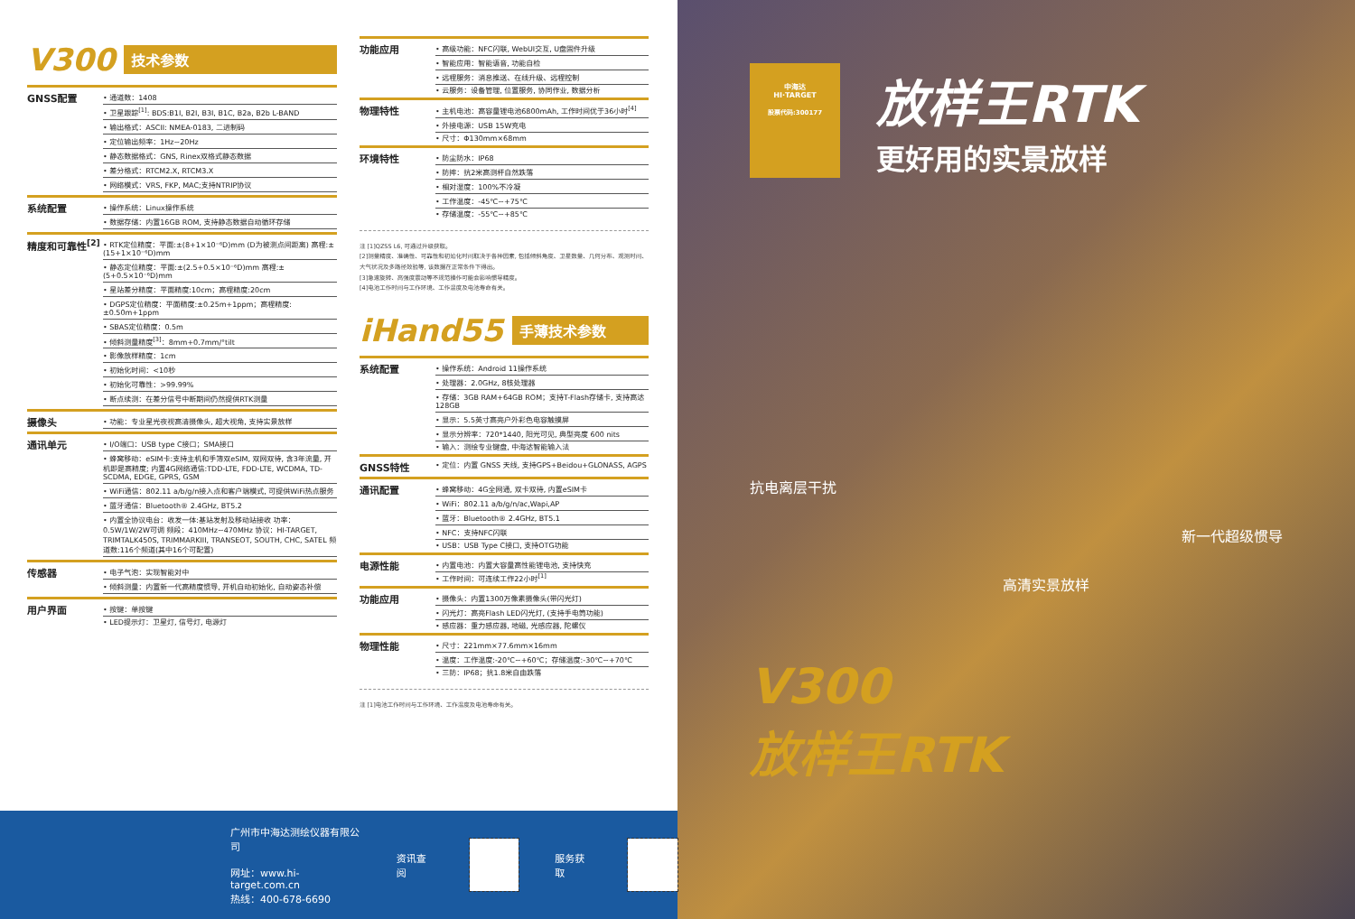V300 技术参数
| GNSS配置 | • 通道数：1408 • 卫星跟踪<sup>[1]</sup>: BDS:B1I, B2I, B3I, B1C, B2a, B2b L-BAND • 输出格式：ASCII: NMEA-0183, 二进制码 • 定位输出频率：1Hz~20Hz • 静态数据格式：GNS, Rinex双格式静态数据 • 差分格式：RTCM2.X, RTCM3.X • 网络模式：VRS, FKP, MAC;支持NTRIP协议 |
| 系统配置 | • 操作系统：Linux操作系统 • 数据存储：内置16GB ROM, 支持静态数据自动循环存储 |
| 精度和可靠性<sup>[2]</sup> | • RTK定位精度：平面:±(8+1×10⁻⁶D)mm (D为被测点间距离) 高程:±(15+1×10⁻⁶D)mm • 静态定位精度：平面:±(2.5+0.5×10⁻⁶D)mm 高程:±(5+0.5×10⁻⁶D)mm • 星站差分精度：平面精度:10cm；高程精度:20cm • DGPS定位精度：平面精度:±0.25m+1ppm；高程精度:±0.50m+1ppm • SBAS定位精度：0.5m • 倾斜测量精度<sup>[3]</sup>：8mm+0.7mm/°tilt • 影像放样精度：1cm • 初始化时间：<10秒 • 初始化可靠性：>99.99% • 断点续测：在差分信号中断期间仍然提供RTK测量 |
| 摄像头 | • 功能：专业星光夜视高清摄像头, 超大视角, 支持实景放样 |
| 通讯单元 | • I/O端口：USB type C接口；SMA接口 • 蜂窝移动：eSIM卡:支持主机和手簿双eSIM, 双网双待, 含3年流量, 开机即是高精度; 内置4G网络通信:TDD-LTE, FDD-LTE, WCDMA, TD-SCDMA, EDGE, GPRS, GSM • WiFi通信：802.11 a/b/g/n接入点和客户端模式, 可提供WiFi热点服务 • 蓝牙通信：Bluetooth® 2.4GHz, BT5.2 • 内置全协议电台：收发一体:基站发射及移动站接收 功率：0.5W/1W/2W可调 频段：410MHz~470MHz 协议：HI-TARGET, TRIMTALK450S, TRIMMARKIII, TRANSEOT, SOUTH, CHC, SATEL 频道数:116个频道(其中16个可配置) |
| 传感器 | • 电子气泡：实现智能对中 • 倾斜测量：内置新一代高精度惯导, 开机自动初始化, 自动姿态补偿 |
| 用户界面 | • 按键：单按键 • LED提示灯：卫星灯, 信号灯, 电源灯 |
| 功能应用 | • 高级功能：NFC闪联, WebUI交互, U盘固件升级 • 智能应用：智能语音, 功能自检 • 远程服务：消息推送、在线升级、远程控制 • 云服务：设备管理, 位置服务, 协同作业, 数据分析 |
| 物理特性 | • 主机电池：高容量锂电池6800mAh, 工作时间优于36小时<sup>[4]</sup> • 外接电源：USB 15W充电 • 尺寸：Φ130mm×68mm |
| 环境特性 | • 防尘防水：IP68 • 防摔：抗2米高测杆自然跌落 • 相对湿度：100%不冷凝 • 工作温度：-45℃~+75℃ • 存储温度：-55℃~+85℃ |
注 [1]QZSS L6, 可通过升级获取。
[2]测量精度、准确性、可靠性和初始化时间取决于各种因素, 包括倾斜角度、卫星数量、几何分布、观测时间、大气状况及多路径效验等, 该数据在正常条件下得出。
[3]急速旋转、高强度震动等不规范操作可能会影响惯导精度。
[4]电池工作时间与工作环境、工作温度及电池寿命有关。
iHand55 手薄技术参数
| 系统配置 | • 操作系统：Android 11操作系统 • 处理器：2.0GHz, 8核处理器 • 存储：3GB RAM+64GB ROM；支持T-Flash存储卡, 支持高达128GB • 显示：5.5英寸高亮户外彩色电容触摸屏 • 显示分辨率：720*1440, 阳光可见, 典型亮度 600 nits • 输入：测绘专业键盘, 中海达智能输入法 |
| GNSS特性 | • 定位：内置 GNSS 天线, 支持GPS+Beidou+GLONASS, AGPS |
| 通讯配置 | • 蜂窝移动：4G全网通, 双卡双待, 内置eSIM卡 • WiFi：802.11 a/b/g/n/ac,Wapi,AP • 蓝牙：Bluetooth® 2.4GHz, BT5.1 • NFC：支持NFC闪联 • USB：USB Type C接口, 支持OTG功能 |
| 电源性能 | • 内置电池：内置大容量高性能锂电池, 支持快充 • 工作时间：可连续工作22小时<sup>[1]</sup> |
| 功能应用 | • 摄像头：内置1300万像素摄像头(带闪光灯) • 闪光灯：高亮Flash LED闪光灯, (支持手电筒功能) • 感应器：重力感应器, 地磁, 光感应器, 陀螺仪 |
| 物理性能 | • 尺寸：221mm×77.6mm×16mm • 温度：工作温度:-20℃~+60℃；存储温度:-30℃~+70℃ • 三防：IP68；抗1.8米自由跌落 |
注 [1]电池工作时间与工作环境、工作温度及电池寿命有关。
广州市中海达测绘仪器有限公司
网址：www.hi-target.com.cn
热线：400-678-6690
资讯查阅 服务获取
中海达
HI·TARGET
股票代码:300177
放样王RTK
更好用的实景放样
抗电离层干扰
新一代超级惯导
高清实景放样
V300
放样王RTK